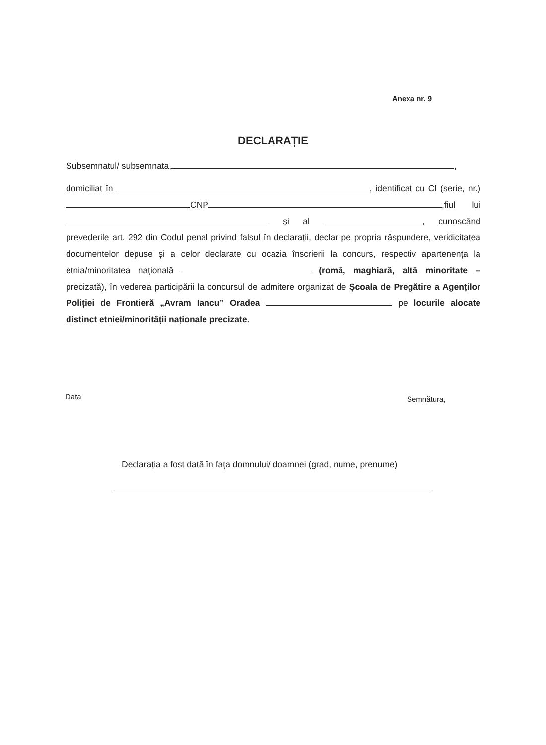Anexa nr. 9
DECLARAȚIE
Subsemnatul/ subsemnata, ,
domiciliat în , identificat cu CI (serie, nr.) CNP ,fiul lui și al , cunoscând prevederile art. 292 din Codul penal privind falsul în declarații, declar pe propria răspundere, veridicitatea documentelor depuse și a celor declarate cu ocazia înscrierii la concurs, respectiv apartenența la etnia/minoritatea națională (romă, maghiară, altă minoritate – precizată), în vederea participării la concursul de admitere organizat de Școala de Pregătire a Agenților Poliției de Frontieră „Avram Iancu” Oradea pe locurile alocate distinct etniei/minorității naționale precizate.
Data Semnătura,
Declarația a fost dată în fața domnului/ doamnei (grad, nume, prenume)